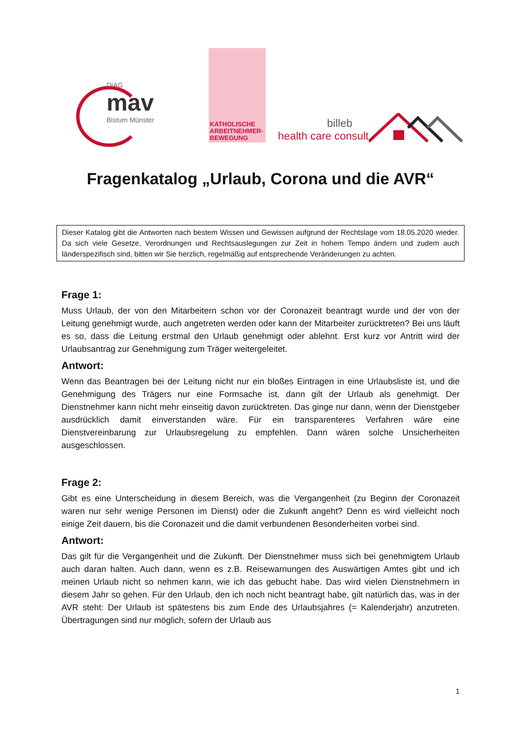DiAG
mav
Bistum Münster
KATHOLISCHE
ARBEITNEHMER-
BEWEGUNG
billeb
health care consult
Fragenkatalog „Urlaub, Corona und die AVR“
Dieser Katalog gibt die Antworten nach bestem Wissen und Gewissen aufgrund der Rechtslage vom 18.05.2020 wieder. Da sich viele Gesetze, Verordnungen und Rechtsauslegungen zur Zeit in hohem Tempo ändern und zudem auch länderspezifisch sind, bitten wir Sie herzlich, regelmäßig auf entsprechende Veränderungen zu achten.
Frage 1:
Muss Urlaub, der von den Mitarbeitern schon vor der Coronazeit beantragt wurde und der von der Leitung genehmigt wurde, auch angetreten werden oder kann der Mitarbeiter zurücktreten? Bei uns läuft es so, dass die Leitung erstmal den Urlaub genehmigt oder ablehnt. Erst kurz vor Antritt wird der Urlaubsantrag zur Genehmigung zum Träger weitergeleitet.
Antwort:
Wenn das Beantragen bei der Leitung nicht nur ein bloßes Eintragen in eine Urlaubsliste ist, und die Genehmigung des Trägers nur eine Formsache ist, dann gilt der Urlaub als genehmigt. Der Dienstnehmer kann nicht mehr einseitig davon zurücktreten. Das ginge nur dann, wenn der Dienstgeber ausdrücklich damit einverstanden wäre. Für ein transparenteres Verfahren wäre eine Dienstvereinbarung zur Urlaubsregelung zu empfehlen. Dann wären solche Unsicherheiten ausgeschlossen.
Frage 2:
Gibt es eine Unterscheidung in diesem Bereich, was die Vergangenheit (zu Beginn der Coronazeit waren nur sehr wenige Personen im Dienst) oder die Zukunft angeht? Denn es wird vielleicht noch einige Zeit dauern, bis die Coronazeit und die damit verbundenen Besonderheiten vorbei sind.
Antwort:
Das gilt für die Vergangenheit und die Zukunft. Der Dienstnehmer muss sich bei genehmigtem Urlaub auch daran halten. Auch dann, wenn es z.B. Reisewarnungen des Auswärtigen Amtes gibt und ich meinen Urlaub nicht so nehmen kann, wie ich das gebucht habe. Das wird vielen Dienstnehmern in diesem Jahr so gehen. Für den Urlaub, den ich noch nicht beantragt habe, gilt natürlich das, was in der AVR steht: Der Urlaub ist spätestens bis zum Ende des Urlaubsjahres (= Kalenderjahr) anzutreten. Übertragungen sind nur möglich, sofern der Urlaub aus
1